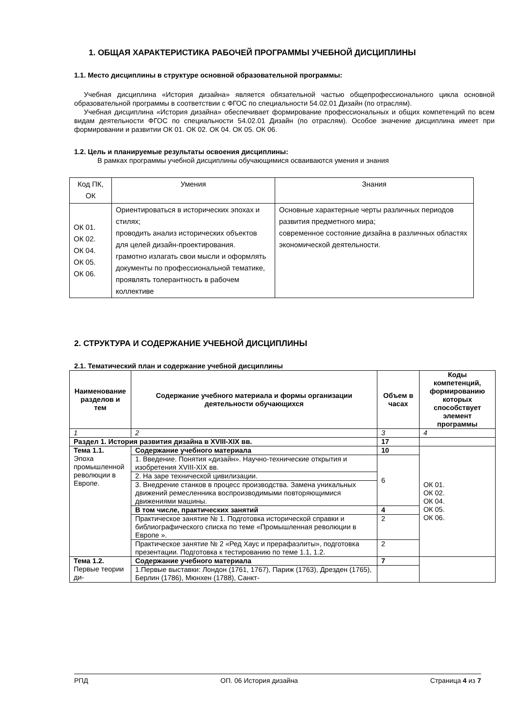1. ОБЩАЯ ХАРАКТЕРИСТИКА РАБОЧЕЙ ПРОГРАММЫ УЧЕБНОЙ ДИСЦИПЛИНЫ
1.1. Место дисциплины в структуре основной образовательной программы:
Учебная дисциплина «История дизайна» является обязательной частью общепрофессионального цикла основной образовательной программы в соответствии с ФГОС по специальности 54.02.01 Дизайн (по отраслям).
Учебная дисциплина «История дизайна» обеспечивает формирование профессиональных и общих компетенций по всем видам деятельности ФГОС по специальности 54.02.01 Дизайн (по отраслям). Особое значение дисциплина имеет при формировании и развитии ОК 01. ОК 02. ОК 04. ОК 05. ОК 06.
1.2. Цель и планируемые результаты освоения дисциплины:
В рамках программы учебной дисциплины обучающимися осваиваются умения и знания
| Код ПК, ОК | Умения | Знания |
| ОК 01. ОК 02. ОК 04. ОК 05. ОК 06. | Ориентироваться в исторических эпохах и стилях; проводить анализ исторических объектов для целей дизайн-проектирования. грамотно излагать свои мысли и оформлять документы по профессиональной тематике, проявлять толерантность в рабочем коллективе | Основные характерные черты различных периодов развития предметного мира; современное состояние дизайна в различных областях экономической деятельности. |
2. СТРУКТУРА И СОДЕРЖАНИЕ УЧЕБНОЙ ДИСЦИПЛИНЫ
2.1. Тематический план и содержание учебной дисциплины
| Наименование разделов и тем | Содержание учебного материала и формы организации деятельности обучающихся | Объем в часах | Коды компетенций, формированию которых способствует элемент программы |
| --- | --- | --- | --- |
| 1 | 2 | 3 | 4 |
| Раздел 1. История развития дизайна в XVIII-XIX вв. | | 17 | |
| Тема 1.1. Эпоха промышленной революции в Европе. | Содержание учебного материала | 10 | ОК 01. ОК 02. ОК 04. ОК 05. ОК 06. |
| | 1. Введение. Понятия «дизайн». Научно-технические открытия и изобретения XVIII-XIX вв. | 6 | |
| | 2. На заре технической цивилизации. | | |
| | 3. Внедрение станков в процесс производства. Замена уникальных движений ремесленника воспроизводимыми повторяющимися движениями машины. | | |
| | В том числе, практических занятий | 4 | |
| | Практическое занятие № 1. Подготовка исторической справки и библиографического списка по теме «Промышленная революции в Европе ». | 2 | |
| | Практическое занятие № 2 «Ред Хаус и прерафаэлиты», подготовка презентации. Подготовка к тестированию по теме 1.1, 1.2. | 2 | |
| Тема 1.2. Первые теории ди- | Содержание учебного материала | 7 | |
| | 1.Первые выставки: Лондон (1761, 1767), Париж (1763), Дрезден (1765), Берлин (1786), Мюнхен (1788), Санкт- | | |
РПД ОП. 06 История дизайна Страница 4 из 7